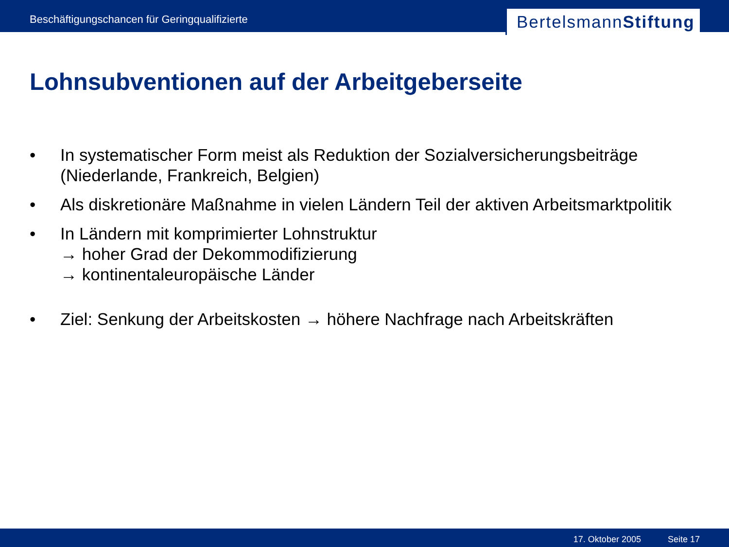Beschäftigungschancen für Geringqualifizierte
Bertelsmann Stiftung
Lohnsubventionen auf der Arbeitgeberseite
• In systematischer Form meist als Reduktion der Sozialversicherungsbeiträge (Niederlande, Frankreich, Belgien)
• Als diskretionäre Maßnahme in vielen Ländern Teil der aktiven Arbeitsmarktpolitik
• In Ländern mit komprimierter Lohnstruktur
→ hoher Grad der Dekommodifizierung
→ kontinentaleuropäische Länder
• Ziel: Senkung der Arbeitskosten → höhere Nachfrage nach Arbeitskräften
17. Oktober 2005 Seite 17